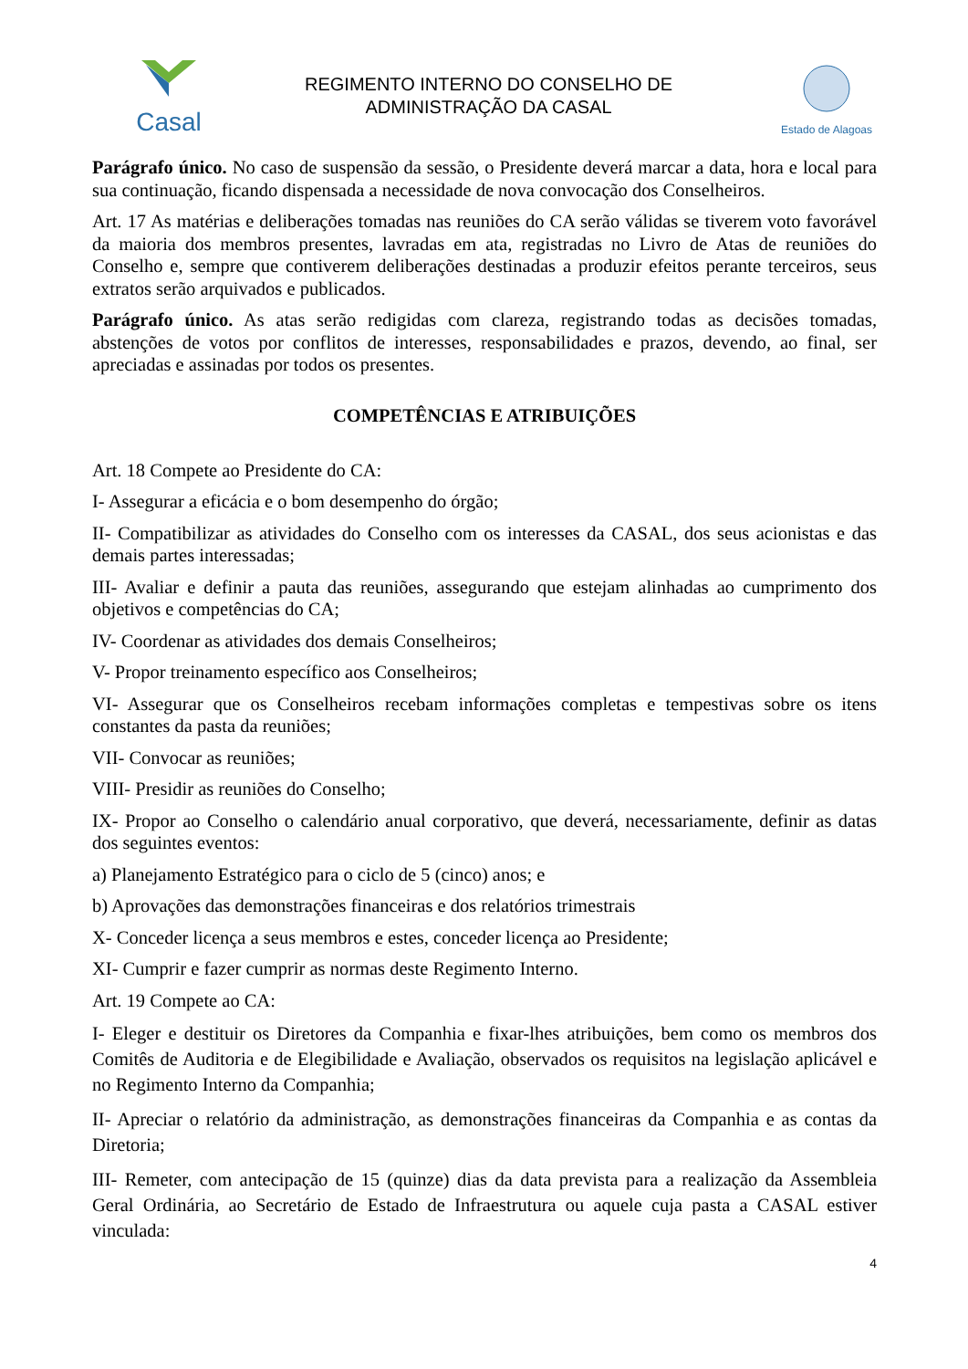Casal
REGIMENTO INTERNO DO CONSELHO DE
ADMINISTRAÇÃO DA CASAL
Estado de Alagoas
Parágrafo único. No caso de suspensão da sessão, o Presidente deverá marcar a data, hora e local para sua continuação, ficando dispensada a necessidade de nova convocação dos Conselheiros.
Art. 17 As matérias e deliberações tomadas nas reuniões do CA serão válidas se tiverem voto favorável da maioria dos membros presentes, lavradas em ata, registradas no Livro de Atas de reuniões do Conselho e, sempre que contiverem deliberações destinadas a produzir efeitos perante terceiros, seus extratos serão arquivados e publicados.
Parágrafo único. As atas serão redigidas com clareza, registrando todas as decisões tomadas, abstenções de votos por conflitos de interesses, responsabilidades e prazos, devendo, ao final, ser apreciadas e assinadas por todos os presentes.
COMPETÊNCIAS E ATRIBUIÇÕES
Art. 18 Compete ao Presidente do CA:
I- Assegurar a eficácia e o bom desempenho do órgão;
II- Compatibilizar as atividades do Conselho com os interesses da CASAL, dos seus acionistas e das demais partes interessadas;
III- Avaliar e definir a pauta das reuniões, assegurando que estejam alinhadas ao cumprimento dos objetivos e competências do CA;
IV- Coordenar as atividades dos demais Conselheiros;
V- Propor treinamento específico aos Conselheiros;
VI- Assegurar que os Conselheiros recebam informações completas e tempestivas sobre os itens constantes da pasta da reuniões;
VII- Convocar as reuniões;
VIII- Presidir as reuniões do Conselho;
IX- Propor ao Conselho o calendário anual corporativo, que deverá, necessariamente, definir as datas dos seguintes eventos:
a) Planejamento Estratégico para o ciclo de 5 (cinco) anos; e
b) Aprovações das demonstrações financeiras e dos relatórios trimestrais
X- Conceder licença a seus membros e estes, conceder licença ao Presidente;
XI- Cumprir e fazer cumprir as normas deste Regimento Interno.
Art. 19 Compete ao CA:
I- Eleger e destituir os Diretores da Companhia e fixar-lhes atribuições, bem como os membros dos Comitês de Auditoria e de Elegibilidade e Avaliação, observados os requisitos na legislação aplicável e no Regimento Interno da Companhia;
II- Apreciar o relatório da administração, as demonstrações financeiras da Companhia e as contas da Diretoria;
III- Remeter, com antecipação de 15 (quinze) dias da data prevista para a realização da Assembleia Geral Ordinária, ao Secretário de Estado de Infraestrutura ou aquele cuja pasta a CASAL estiver vinculada:
4